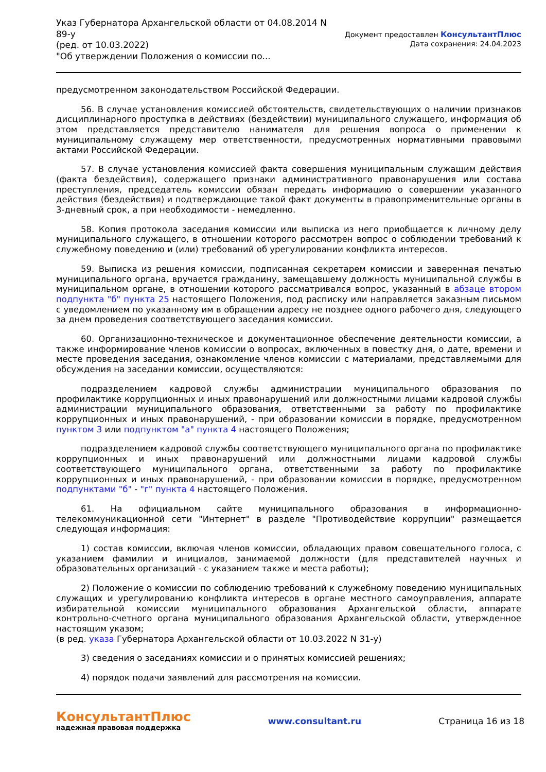Указ Губернатора Архангельской области от 04.08.2014 N
89-у
(ред. от 10.03.2022)
"Об утверждении Положения о комиссии по...
Документ предоставлен КонсультантПлюс
Дата сохранения: 24.04.2023
предусмотренном законодательством Российской Федерации.
56. В случае установления комиссией обстоятельств, свидетельствующих о наличии признаков дисциплинарного проступка в действиях (бездействии) муниципального служащего, информация об этом представляется представителю нанимателя для решения вопроса о применении к муниципальному служащему мер ответственности, предусмотренных нормативными правовыми актами Российской Федерации.
57. В случае установления комиссией факта совершения муниципальным служащим действия (факта бездействия), содержащего признаки административного правонарушения или состава преступления, председатель комиссии обязан передать информацию о совершении указанного действия (бездействия) и подтверждающие такой факт документы в правоприменительные органы в 3-дневный срок, а при необходимости - немедленно.
58. Копия протокола заседания комиссии или выписка из него приобщается к личному делу муниципального служащего, в отношении которого рассмотрен вопрос о соблюдении требований к служебному поведению и (или) требований об урегулировании конфликта интересов.
59. Выписка из решения комиссии, подписанная секретарем комиссии и заверенная печатью муниципального органа, вручается гражданину, замещавшему должность муниципальной службы в муниципальном органе, в отношении которого рассматривался вопрос, указанный в абзаце втором подпункта "б" пункта 25 настоящего Положения, под расписку или направляется заказным письмом с уведомлением по указанному им в обращении адресу не позднее одного рабочего дня, следующего за днем проведения соответствующего заседания комиссии.
60. Организационно-техническое и документационное обеспечение деятельности комиссии, а также информирование членов комиссии о вопросах, включенных в повестку дня, о дате, времени и месте проведения заседания, ознакомление членов комиссии с материалами, представляемыми для обсуждения на заседании комиссии, осуществляются:
подразделением кадровой службы администрации муниципального образования по профилактике коррупционных и иных правонарушений или должностными лицами кадровой службы администрации муниципального образования, ответственными за работу по профилактике коррупционных и иных правонарушений, - при образовании комиссии в порядке, предусмотренном пунктом 3 или подпунктом "а" пункта 4 настоящего Положения;
подразделением кадровой службы соответствующего муниципального органа по профилактике коррупционных и иных правонарушений или должностными лицами кадровой службы соответствующего муниципального органа, ответственными за работу по профилактике коррупционных и иных правонарушений, - при образовании комиссии в порядке, предусмотренном подпунктами "б" - "г" пункта 4 настоящего Положения.
61. На официальном сайте муниципального образования в информационно-телекоммуникационной сети "Интернет" в разделе "Противодействие коррупции" размещается следующая информация:
1) состав комиссии, включая членов комиссии, обладающих правом совещательного голоса, с указанием фамилии и инициалов, занимаемой должности (для представителей научных и образовательных организаций - с указанием также и места работы);
2) Положение о комиссии по соблюдению требований к служебному поведению муниципальных служащих и урегулированию конфликта интересов в органе местного самоуправления, аппарате избирательной комиссии муниципального образования Архангельской области, аппарате контрольно-счетного органа муниципального образования Архангельской области, утвержденное настоящим указом;
(в ред. указа Губернатора Архангельской области от 10.03.2022 N 31-у)
3) сведения о заседаниях комиссии и о принятых комиссией решениях;
4) порядок подачи заявлений для рассмотрения на комиссии.
КонсультантПлюс
надежная правовая поддержка
www.consultant.ru Страница 16 из 18